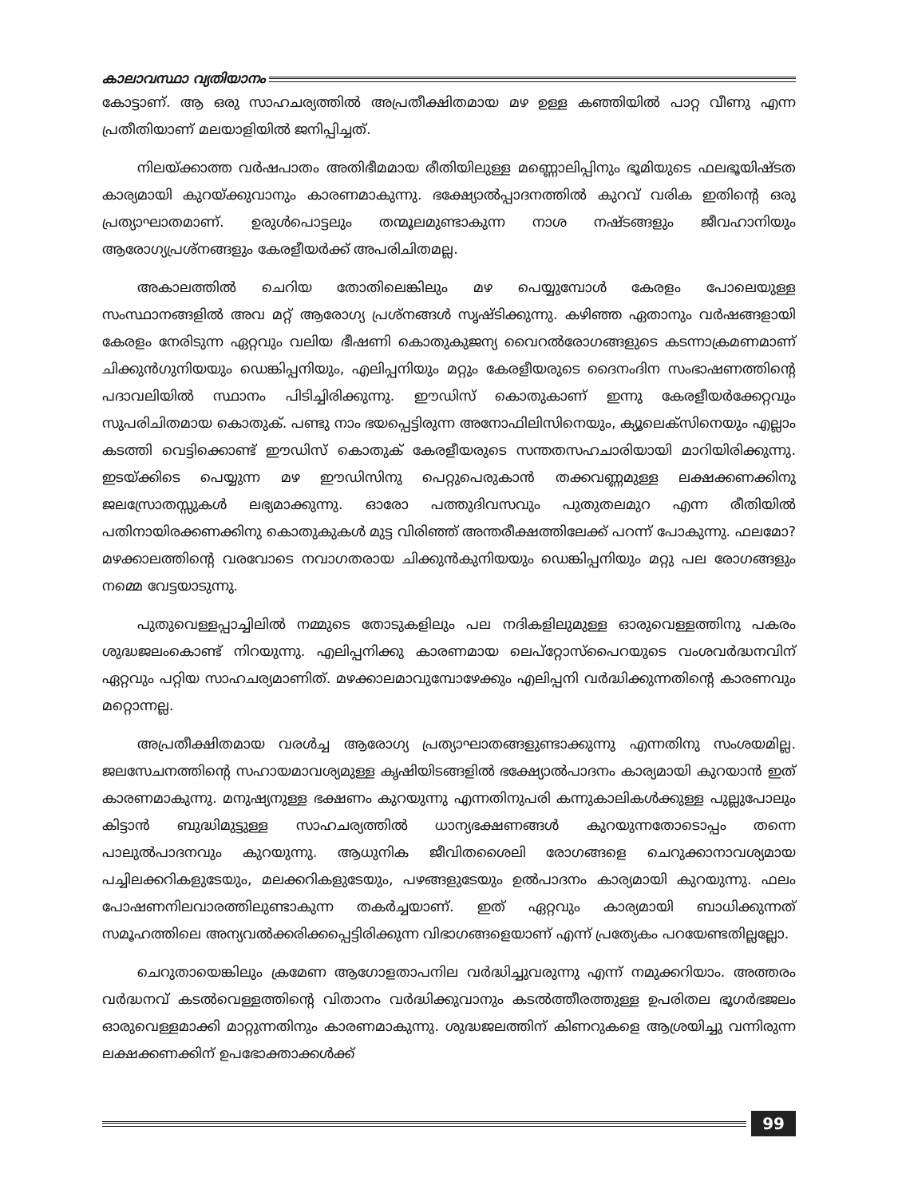കാലാവസ്ഥാ വ്യതിയാനം
കോട്ടാണ്. ആ ഒരു സാഹചര്യത്തിൽ അപ്രതീക്ഷിതമായ മഴ ഉള്ള കഞ്ഞിയിൽ പാറ്റ വീണു എന്ന പ്രതീതിയാണ് മലയാളിയിൽ ജനിപ്പിച്ചത്.
നിലയ്ക്കാത്ത വർഷപാതം അതിഭീമമായ രീതിയിലുള്ള മണ്ണൊലിപ്പിനും ഭൂമിയുടെ ഫലഭൂയിഷ്ടത കാര്യമായി കുറയ്ക്കുവാനും കാരണമാകുന്നു. ഭക്ഷ്യോൽപ്പാദനത്തിൽ കുറവ് വരിക ഇതിന്റെ ഒരു പ്രത്യാഘാതമാണ്. ഉരുൾപൊട്ടലും തന്മൂലമുണ്ടാകുന്ന നാശ നഷ്ടങ്ങളും ജീവഹാനിയും ആരോഗ്യപ്രശ്നങ്ങളും കേരളീയർക്ക് അപരിചിതമല്ല.
അകാലത്തിൽ ചെറിയ തോതിലെങ്കിലും മഴ പെയ്യുമ്പോൾ കേരളം പോലെയുള്ള സംസ്ഥാനങ്ങളിൽ അവ മറ്റ് ആരോഗ്യ പ്രശ്നങ്ങൾ സൃഷ്ടിക്കുന്നു. കഴിഞ്ഞ ഏതാനും വർഷങ്ങളായി കേരളം നേരിടുന്ന ഏറ്റവും വലിയ ഭീഷണി കൊതുകുജന്യ വൈറൽരോഗങ്ങളുടെ കടന്നാക്രമണമാണ് ചിക്കുൻഗുനിയയും ഡെങ്കിപ്പനിയും, എലിപ്പനിയും മറ്റും കേരളീയരുടെ ദൈനംദിന സംഭാഷണത്തിന്റെ പദാവലിയിൽ സ്ഥാനം പിടിച്ചിരിക്കുന്നു. ഈഡിസ് കൊതുകാണ് ഇന്നു കേരളീയർക്കേറ്റവും സുപരിചിതമായ കൊതുക്. പണ്ടു നാം ഭയപ്പെട്ടിരുന്ന അനോഫിലിസിനെയും, ക്യൂലെക്സിനെയും എല്ലാം കടത്തി വെട്ടിക്കൊണ്ട് ഈഡിസ് കൊതുക് കേരളീയരുടെ സന്തതസഹചാരിയായി മാറിയിരിക്കുന്നു. ഇടയ്ക്കിടെ പെയ്യുന്ന മഴ ഈഡിസിനു പെറ്റുപെരുകാൻ തക്കവണ്ണമുള്ള ലക്ഷക്കണക്കിനു ജലസ്രോതസ്സുകൾ ലഭ്യമാക്കുന്നു. ഓരോ പത്തുദിവസവും പുതുതലമുറ എന്ന രീതിയിൽ പതിനായിരക്കണക്കിനു കൊതുകുകൾ മുട്ട വിരിഞ്ഞ് അന്തരീക്ഷത്തിലേക്ക് പറന്ന് പോകുന്നു. ഫലമോ? മഴക്കാലത്തിന്റെ വരവോടെ നവാഗതരായ ചിക്കുൻകുനിയയും ഡെങ്കിപ്പനിയും മറ്റു പല രോഗങ്ങളും നമ്മെ വേട്ടയാടുന്നു.
പുതുവെള്ളപ്പാച്ചിലിൽ നമ്മുടെ തോടുകളിലും പല നദികളിലുമുള്ള ഓരുവെള്ളത്തിനു പകരം ശുദ്ധജലംകൊണ്ട് നിറയുന്നു. എലിപ്പനിക്കു കാരണമായ ലെപ്റ്റോസ്പൈറയുടെ വംശവർദ്ധനവിന് ഏറ്റവും പറ്റിയ സാഹചര്യമാണിത്. മഴക്കാലമാവുമ്പോഴേക്കും എലിപ്പനി വർദ്ധിക്കുന്നതിന്റെ കാരണവും മറ്റൊന്നല്ല.
അപ്രതീക്ഷിതമായ വരൾച്ച ആരോഗ്യ പ്രത്യാഘാതങ്ങളുണ്ടാക്കുന്നു എന്നതിനു സംശയമില്ല. ജലസേചനത്തിന്റെ സഹായമാവശ്യമുള്ള കൃഷിയിടങ്ങളിൽ ഭക്ഷ്യോൽപാദനം കാര്യമായി കുറയാൻ ഇത് കാരണമാകുന്നു. മനുഷ്യനുള്ള ഭക്ഷണം കുറയുന്നു എന്നതിനുപരി കന്നുകാലികൾക്കുള്ള പുല്ലുപോലും കിട്ടാൻ ബുദ്ധിമുട്ടുള്ള സാഹചര്യത്തിൽ ധാന്യഭക്ഷണങ്ങൾ കുറയുന്നതോടൊപ്പം തന്നെ പാലുൽപാദനവും കുറയുന്നു. ആധുനിക ജീവിതശൈലി രോഗങ്ങളെ ചെറുക്കാനാവശ്യമായ പച്ചിലക്കറികളുടേയും, മലക്കറികളുടേയും, പഴങ്ങളുടേയും ഉൽപാദനം കാര്യമായി കുറയുന്നു. ഫലം പോഷണനിലവാരത്തിലുണ്ടാകുന്ന തകർച്ചയാണ്. ഇത് ഏറ്റവും കാര്യമായി ബാധിക്കുന്നത് സമൂഹത്തിലെ അന്യവൽക്കരിക്കപ്പെട്ടിരിക്കുന്ന വിഭാഗങ്ങളെയാണ് എന്ന് പ്രത്യേകം പറയേണ്ടതില്ലല്ലോ.
ചെറുതായെങ്കിലും ക്രമേണ ആഗോളതാപനില വർദ്ധിച്ചുവരുന്നു എന്ന് നമുക്കറിയാം. അത്തരം വർദ്ധനവ് കടൽവെള്ളത്തിന്റെ വിതാനം വർദ്ധിക്കുവാനും കടൽത്തീരത്തുള്ള ഉപരിതല ഭൂഗർഭജലം ഓരുവെള്ളമാക്കി മാറ്റുന്നതിനും കാരണമാകുന്നു. ശുദ്ധജലത്തിന് കിണറുകളെ ആശ്രയിച്ചു വന്നിരുന്ന ലക്ഷക്കണക്കിന് ഉപഭോക്താക്കൾക്ക്
99